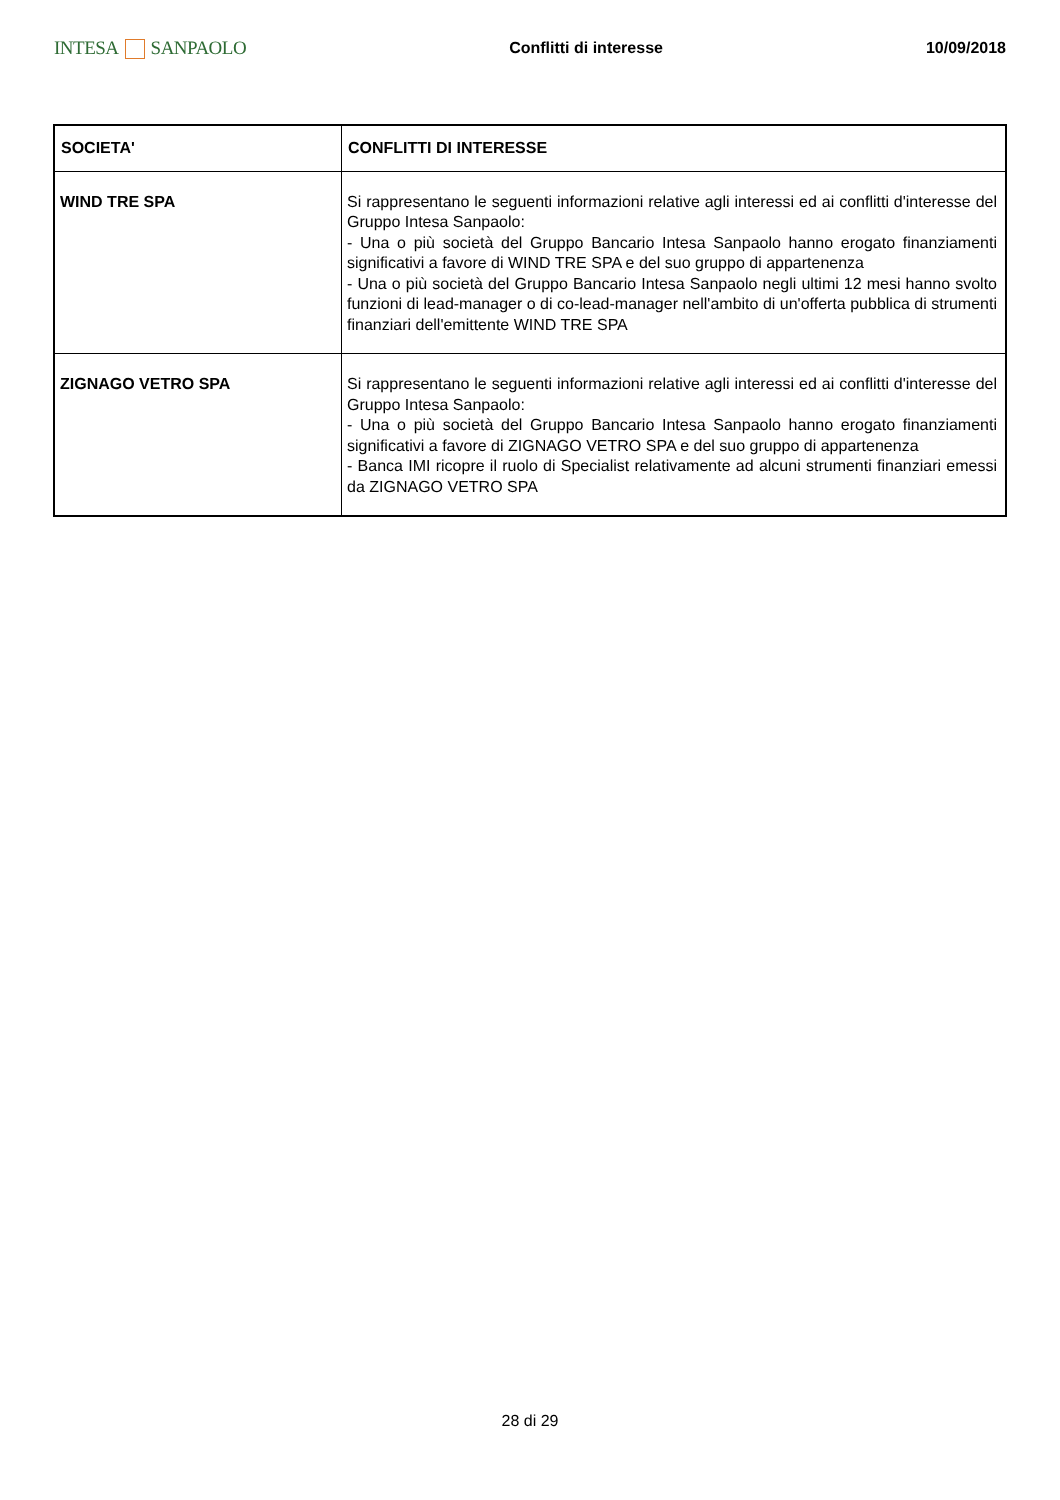INTESA SANPAOLO
Conflitti di interesse 10/09/2018
| SOCIETA' | CONFLITTI DI INTERESSE |
| --- | --- |
| WIND TRE SPA | Si rappresentano le seguenti informazioni relative agli interessi ed ai conflitti d'interesse del Gruppo Intesa Sanpaolo: - Una o più società del Gruppo Bancario Intesa Sanpaolo hanno erogato finanziamenti significativi a favore di WIND TRE SPA e del suo gruppo di appartenenza - Una o più società del Gruppo Bancario Intesa Sanpaolo negli ultimi 12 mesi hanno svolto funzioni di lead-manager o di co-lead-manager nell'ambito di un'offerta pubblica di strumenti finanziari dell'emittente WIND TRE SPA |
| ZIGNAGO VETRO SPA | Si rappresentano le seguenti informazioni relative agli interessi ed ai conflitti d'interesse del Gruppo Intesa Sanpaolo: - Una o più società del Gruppo Bancario Intesa Sanpaolo hanno erogato finanziamenti significativi a favore di ZIGNAGO VETRO SPA e del suo gruppo di appartenenza - Banca IMI ricopre il ruolo di Specialist relativamente ad alcuni strumenti finanziari emessi da ZIGNAGO VETRO SPA |
28 di 29